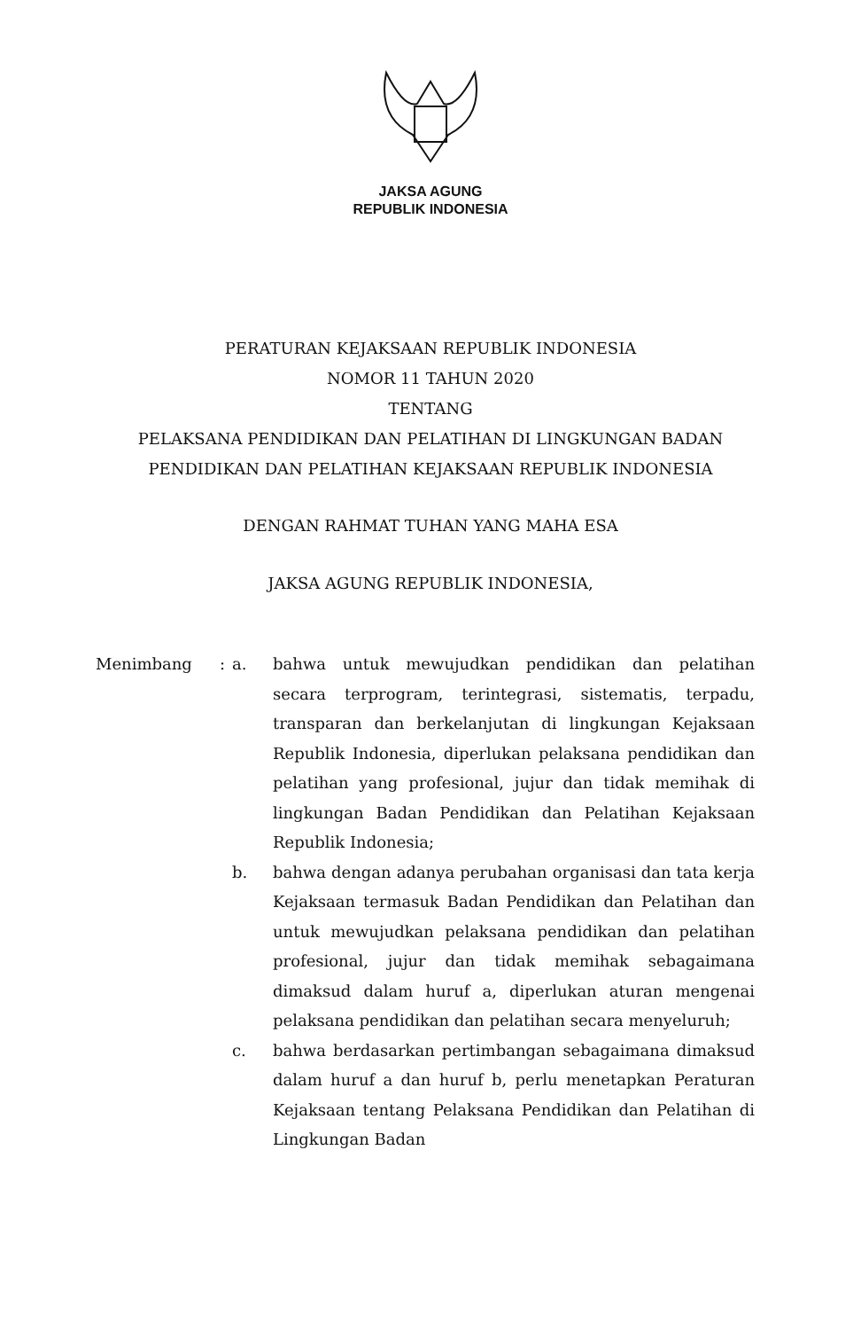JAKSA AGUNG
REPUBLIK INDONESIA
PERATURAN KEJAKSAAN REPUBLIK INDONESIA
NOMOR 11 TAHUN 2020
TENTANG
PELAKSANA PENDIDIKAN DAN PELATIHAN DI LINGKUNGAN BADAN
PENDIDIKAN DAN PELATIHAN KEJAKSAAN REPUBLIK INDONESIA
DENGAN RAHMAT TUHAN YANG MAHA ESA
JAKSA AGUNG REPUBLIK INDONESIA,
Menimbang : a. bahwa untuk mewujudkan pendidikan dan pelatihan secara terprogram, terintegrasi, sistematis, terpadu, transparan dan berkelanjutan di lingkungan Kejaksaan Republik Indonesia, diperlukan pelaksana pendidikan dan pelatihan yang profesional, jujur dan tidak memihak di lingkungan Badan Pendidikan dan Pelatihan Kejaksaan Republik Indonesia;
b. bahwa dengan adanya perubahan organisasi dan tata kerja Kejaksaan termasuk Badan Pendidikan dan Pelatihan dan untuk mewujudkan pelaksana pendidikan dan pelatihan profesional, jujur dan tidak memihak sebagaimana dimaksud dalam huruf a, diperlukan aturan mengenai pelaksana pendidikan dan pelatihan secara menyeluruh;
c. bahwa berdasarkan pertimbangan sebagaimana dimaksud dalam huruf a dan huruf b, perlu menetapkan Peraturan Kejaksaan tentang Pelaksana Pendidikan dan Pelatihan di Lingkungan Badan